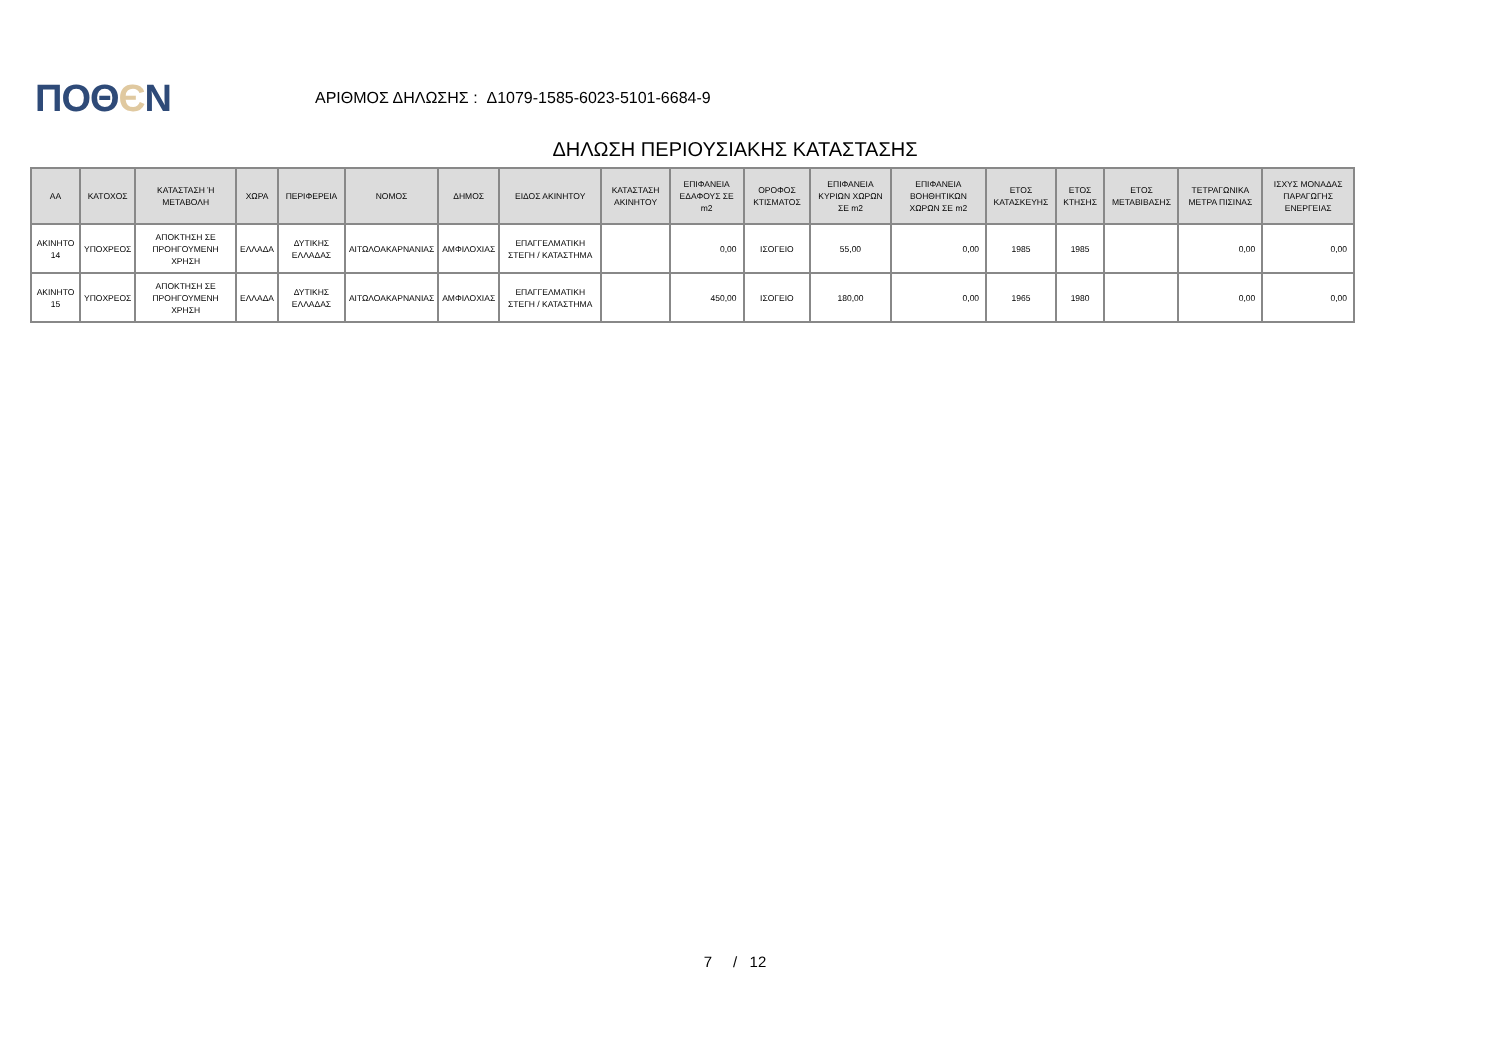ΠΟΘЄΝ
ΑΡΙΘΜΟΣ ΔΗΛΩΣΗΣ : Δ1079-1585-6023-5101-6684-9
ΔΗΛΩΣΗ ΠΕΡΙΟΥΣΙΑΚΗΣ ΚΑΤΑΣΤΑΣΗΣ
| ΑΑ | ΚΑΤΟΧΟΣ | ΚΑΤΑΣΤΑΣΗ Ή ΜΕΤΑΒΟΛΗ | ΧΩΡΑ | ΠΕΡΙΦΕΡΕΙΑ | ΝΟΜΟΣ | ΔΗΜΟΣ | ΕΙΔΟΣ ΑΚΙΝΗΤΟΥ | ΚΑΤΑΣΤΑΣΗ ΑΚΙΝΗΤΟΥ | ΕΠΙΦΑΝΕΙΑ ΕΔΑΦΟΥΣ ΣΕ m2 | ΟΡΟΦΟΣ ΚΤΙΣΜΑΤΟΣ | ΕΠΙΦΑΝΕΙΑ ΚΥΡΙΩΝ ΧΩΡΩΝ ΣΕ m2 | ΕΠΙΦΑΝΕΙΑ ΒΟΗΘΗΤΙΚΩΝ ΧΩΡΩΝ ΣΕ m2 | ΕΤΟΣ ΚΑΤΑΣΚΕΥΗΣ | ΕΤΟΣ ΚΤΗΣΗΣ | ΕΤΟΣ ΜΕΤΑΒΙΒΑΣΗΣ | ΤΕΤΡΑΓΩΝΙΚΑ ΜΕΤΡΑ ΠΙΣΙΝΑΣ | ΙΣΧΥΣ ΜΟΝΑΔΑΣ ΠΑΡΑΓΩΓΗΣ ΕΝΕΡΓΕΙΑΣ |
| --- | --- | --- | --- | --- | --- | --- | --- | --- | --- | --- | --- | --- | --- | --- | --- | --- | --- |
| ΑΚΙΝΗΤΟ 14 | ΥΠΟΧΡΕΟΣ | ΑΠΟΚΤΗΣΗ ΣΕ ΠΡΟΗΓΟΥΜΕΝΗ ΧΡΗΣΗ | ΕΛΛΑΔΑ | ΔΥΤΙΚΗΣ ΕΛΛΑΔΑΣ | ΑΙΤΩΛΟΑΚΑΡΝΑΝΙΑΣ | ΑΜΦΙΛΟΧΙΑΣ | ΕΠΑΓΓΕΛΜΑΤΙΚΗ ΣΤΕΓΗ / ΚΑΤΑΣΤΗΜΑ | | 0,00 | ΙΣΟΓΕΙΟ | 55,00 | 0,00 | 1985 | 1985 | | 0,00 | 0,00 |
| ΑΚΙΝΗΤΟ 15 | ΥΠΟΧΡΕΟΣ | ΑΠΟΚΤΗΣΗ ΣΕ ΠΡΟΗΓΟΥΜΕΝΗ ΧΡΗΣΗ | ΕΛΛΑΔΑ | ΔΥΤΙΚΗΣ ΕΛΛΑΔΑΣ | ΑΙΤΩΛΟΑΚΑΡΝΑΝΙΑΣ | ΑΜΦΙΛΟΧΙΑΣ | ΕΠΑΓΓΕΛΜΑΤΙΚΗ ΣΤΕΓΗ / ΚΑΤΑΣΤΗΜΑ | | 450,00 | ΙΣΟΓΕΙΟ | 180,00 | 0,00 | 1965 | 1980 | | 0,00 | 0,00 |
7 / 12